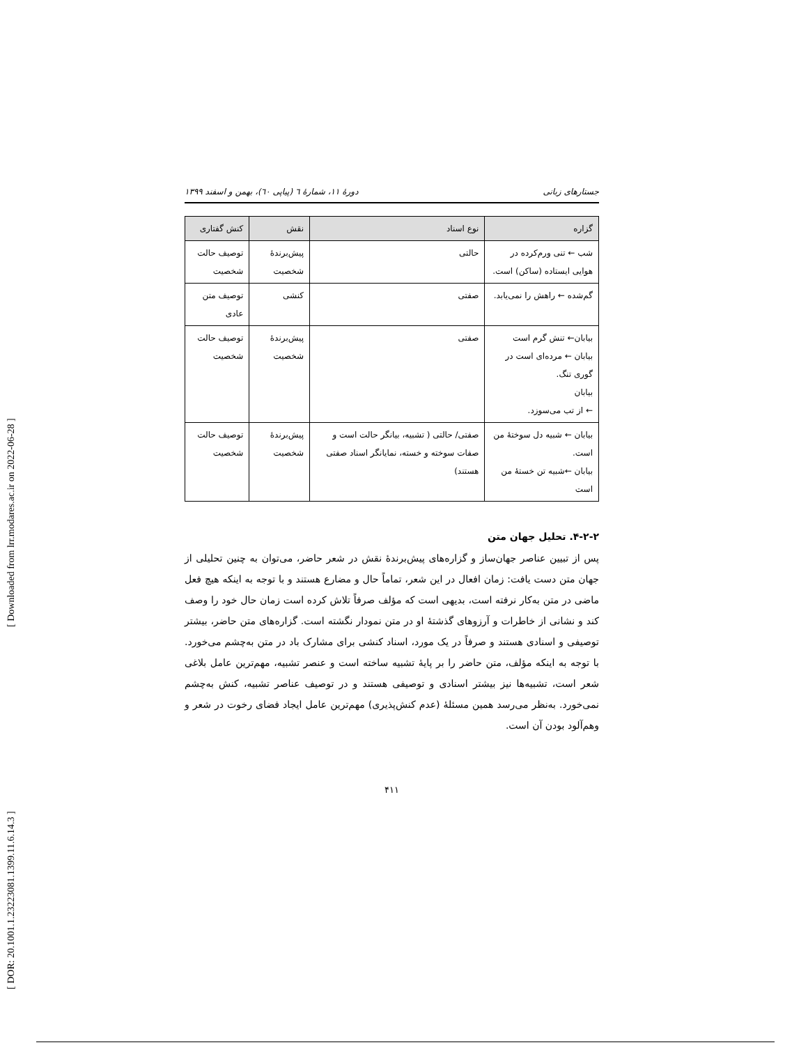[ DOR: 20.1001.1.23223081.1399.11.6.14.3 ] [ Downloaded from lrr.modares.ac.ir on 2022-06-28 ]
جستارهای زبانی دورهٔ ۱۱، شمارهٔ ٦ (پیاپی ٦٠)، بهمن و اسفند ۱۳۹۹
| گزاره | نوع اسناد | نقش | کنش گفتاری |
| --- | --- | --- | --- |
| شب ← تنی ورم‌کرده در هوایی ایستاده (ساکن) است. | حالتی | پیش‌برندهٔ شخصیت | توصیف حالت شخصیت |
| گم‌شده ← راهش را نمی‌یابد. | صفتی | کنشی | توصیف متن عادی |
| بیابان← تنش گرم است بیابان ← مرده‌ای است در گوری تنگ. بیابان ← از تب می‌سوزد. | صفتی | پیش‌برندهٔ شخصیت | توصیف حالت شخصیت |
| بیابان ← شبیه دل سوختهٔ من است. بیابان ←شبیه تن خستهٔ من است | صفتی/ حالتی ( تشبیه، بیانگر حالت است و صفات سوخته و خسته، نمایانگر اسناد صفتی هستند) | پیش‌برندهٔ شخصیت | توصیف حالت شخصیت |
۴-۲-۲. تحلیل جهان متن
پس از تبیین عناصر جهان‌ساز و گزاره‌های پیش‌برندهٔ نقش در شعر حاضر، می‌توان به چنین تحلیلی از جهان متن دست یافت: زمان افعال در این شعر، تماماً حال و مضارع هستند و با توجه به اینکه هیچ فعل ماضی در متن به‌کار نرفته است، بدیهی است که مؤلف صرفاً تلاش کرده است زمان حال خود را وصف کند و نشانی از خاطرات و آرزوهای گذشتهٔ او در متن نمودار نگشته است. گزاره‌های متن حاضر، بیشتر توصیفی و اسنادی هستند و صرفاً در یک مورد، اسناد کنشی برای مشارک باد در متن به‌چشم می‌خورد. با توجه به اینکه مؤلف، متن حاضر را بر پایهٔ تشبیه ساخته است و عنصر تشبیه، مهم‌ترین عامل بلاغی شعر است، تشبیه‌ها نیز بیشتر اسنادی و توصیفی هستند و در توصیف عناصر تشبیه، کنش به‌چشم نمی‌خورد. به‌نظر می‌رسد همین مسئلهٔ (عدم کنش‌پذیری) مهم‌ترین عامل ایجاد فضای رخوت در شعر و وهم‌آلود بودن آن است.
۴۱۱